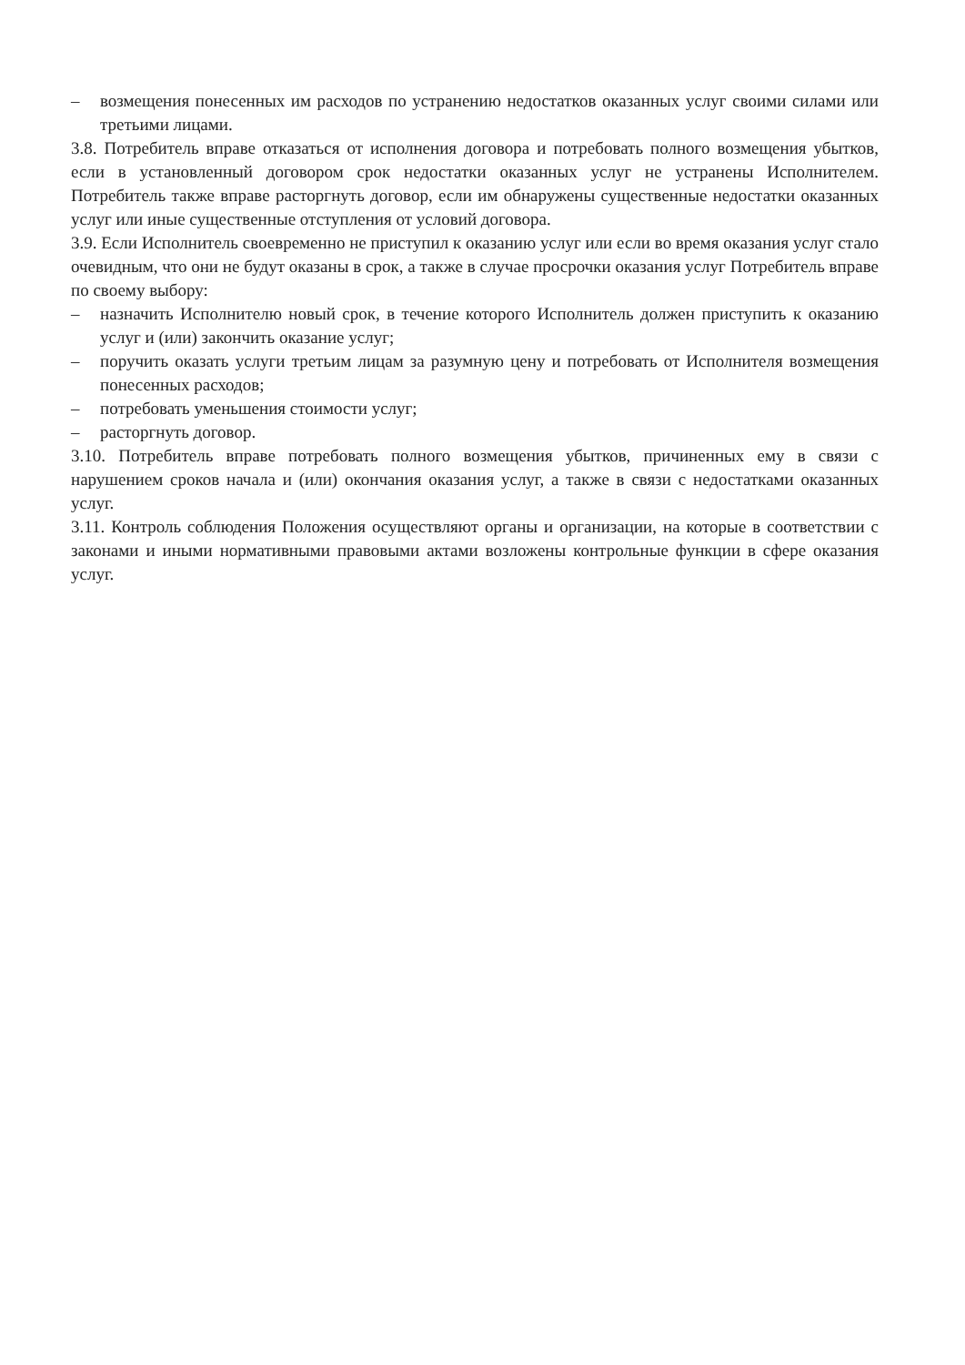– возмещения понесенных им расходов по устранению недостатков оказанных услуг своими силами или третьими лицами.
3.8. Потребитель вправе отказаться от исполнения договора и потребовать полного возмещения убытков, если в установленный договором срок недостатки оказанных услуг не устранены Исполнителем. Потребитель также вправе расторгнуть договор, если им обнаружены существенные недостатки оказанных услуг или иные существенные отступления от условий договора.
3.9. Если Исполнитель своевременно не приступил к оказанию услуг или если во время оказания услуг стало очевидным, что они не будут оказаны в срок, а также в случае просрочки оказания услуг Потребитель вправе по своему выбору:
– назначить Исполнителю новый срок, в течение которого Исполнитель должен приступить к оказанию услуг и (или) закончить оказание услуг;
– поручить оказать услуги третьим лицам за разумную цену и потребовать от Исполнителя возмещения понесенных расходов;
– потребовать уменьшения стоимости услуг;
– расторгнуть договор.
3.10. Потребитель вправе потребовать полного возмещения убытков, причиненных ему в связи с нарушением сроков начала и (или) окончания оказания услуг, а также в связи с недостатками оказанных услуг.
3.11. Контроль соблюдения Положения осуществляют органы и организации, на которые в соответствии с законами и иными нормативными правовыми актами возложены контрольные функции в сфере оказания услуг.